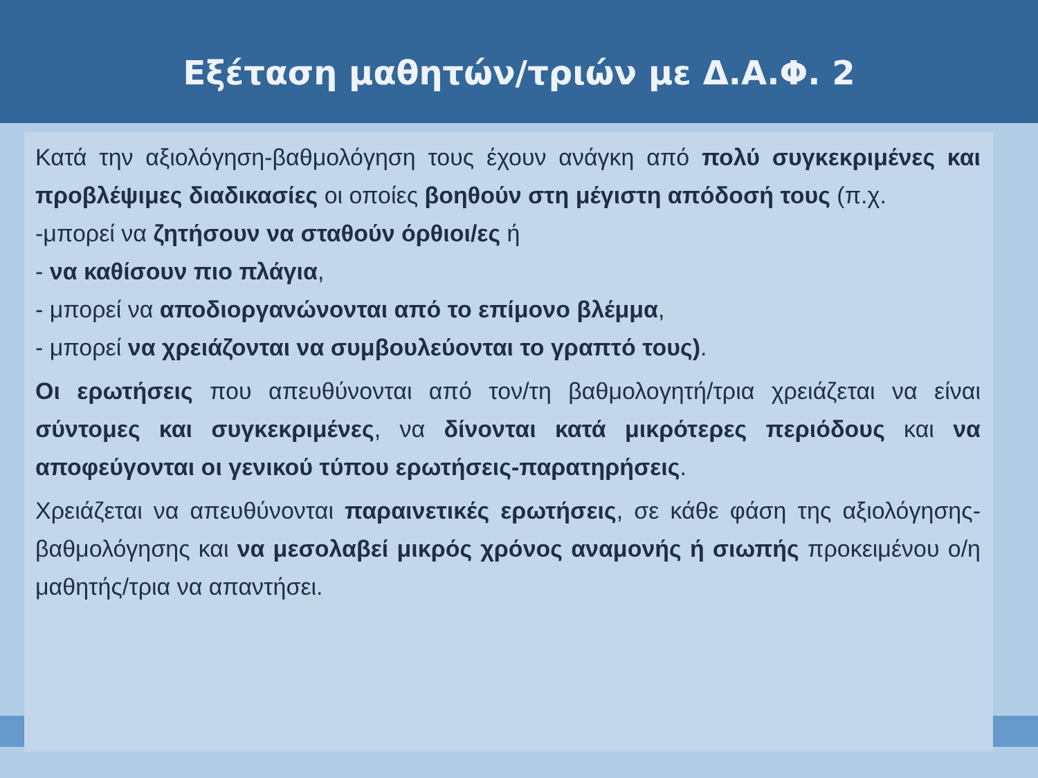Εξέταση μαθητών/τριών με Δ.Α.Φ. 2
Κατά την αξιολόγηση-βαθμολόγηση τους έχουν ανάγκη από πολύ συγκεκριμένες και προβλέψιμες διαδικασίες οι οποίες βοηθούν στη μέγιστη απόδοσή τους (π.χ.
-μπορεί να ζητήσουν να σταθούν όρθιοι/ες ή
- να καθίσουν πιο πλάγια,
- μπορεί να αποδιοργανώνονται από το επίμονο βλέμμα,
- μπορεί να χρειάζονται να συμβουλεύονται το γραπτό τους).
Οι ερωτήσεις που απευθύνονται από τον/τη βαθμολογητή/τρια χρειάζεται να είναι σύντομες και συγκεκριμένες, να δίνονται κατά μικρότερες περιόδους και να αποφεύγονται οι γενικού τύπου ερωτήσεις-παρατηρήσεις.
Χρειάζεται να απευθύνονται παραινετικές ερωτήσεις, σε κάθε φάση της αξιολόγησης-βαθμολόγησης και να μεσολαβεί μικρός χρόνος αναμονής ή σιωπής προκειμένου ο/η μαθητής/τρια να απαντήσει.